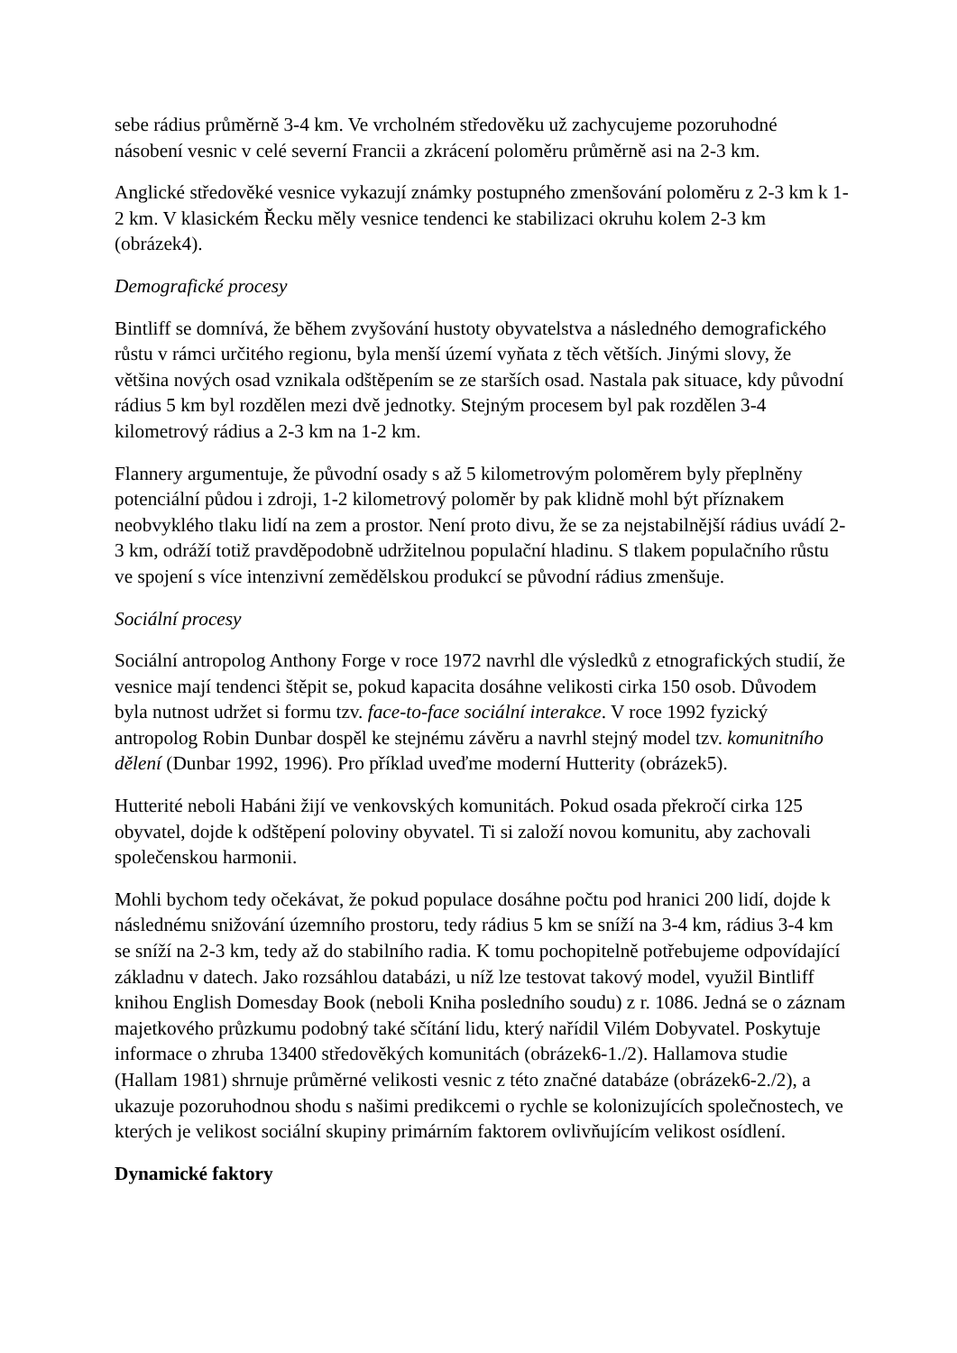sebe rádius průměrně 3-4 km. Ve vrcholném středověku už zachycujeme pozoruhodné násobení vesnic v celé severní Francii a zkrácení poloměru průměrně asi na 2-3 km.
Anglické středověké vesnice vykazují známky postupného zmenšování poloměru z 2-3 km k 1-2 km. V klasickém Řecku měly vesnice tendenci ke stabilizaci okruhu kolem 2-3 km (obrázek4).
Demografické procesy
Bintliff se domnívá, že během zvyšování hustoty obyvatelstva a následného demografického růstu v rámci určitého regionu, byla menší území vyňata z těch větších. Jinými slovy, že většina nových osad vznikala odštěpením se ze starších osad. Nastala pak situace, kdy původní rádius 5 km byl rozdělen mezi dvě jednotky. Stejným procesem byl pak rozdělen 3-4 kilometrový rádius a 2-3 km na 1-2 km.
Flannery argumentuje, že původní osady s až 5 kilometrovým poloměrem byly přeplněny potenciální půdou i zdroji, 1-2 kilometrový poloměr by pak klidně mohl být příznakem neobvyklého tlaku lidí na zem a prostor. Není proto divu, že se za nejstabilnější rádius uvádí 2-3 km, odráží totiž pravděpodobně udržitelnou populační hladinu. S tlakem populačního růstu ve spojení s více intenzivní zemědělskou produkcí se původní rádius zmenšuje.
Sociální procesy
Sociální antropolog Anthony Forge v roce 1972 navrhl dle výsledků z etnografických studií, že vesnice mají tendenci štěpit se, pokud kapacita dosáhne velikosti cirka 150 osob. Důvodem byla nutnost udržet si formu tzv. face-to-face sociální interakce. V roce 1992 fyzický antropolog Robin Dunbar dospěl ke stejnému závěru a navrhl stejný model tzv. komunitního dělení (Dunbar 1992, 1996). Pro příklad uveďme moderní Hutterity (obrázek5).
Hutterité neboli Habáni žijí ve venkovských komunitách. Pokud osada překročí cirka 125 obyvatel, dojde k odštěpení poloviny obyvatel. Ti si založí novou komunitu, aby zachovali společenskou harmonii.
Mohli bychom tedy očekávat, že pokud populace dosáhne počtu pod hranici 200 lidí, dojde k následnému snižování územního prostoru, tedy rádius 5 km se sníží na 3-4 km, rádius 3-4 km se sníží na 2-3 km, tedy až do stabilního radia. K tomu pochopitelně potřebujeme odpovídající základnu v datech. Jako rozsáhlou databázi, u níž lze testovat takový model, využil Bintliff knihou English Domesday Book (neboli Kniha posledního soudu) z r. 1086. Jedná se o záznam majetkového průzkumu podobný také sčítání lidu, který nařídil Vilém Dobyvatel. Poskytuje informace o zhruba 13400 středověkých komunitách (obrázek6-1./2). Hallamova studie (Hallam 1981) shrnuje průměrné velikosti vesnic z této značné databáze (obrázek6-2./2), a ukazuje pozoruhodnou shodu s našimi predikcemi o rychle se kolonizujících společnostech, ve kterých je velikost sociální skupiny primárním faktorem ovlivňujícím velikost osídlení.
Dynamické faktory